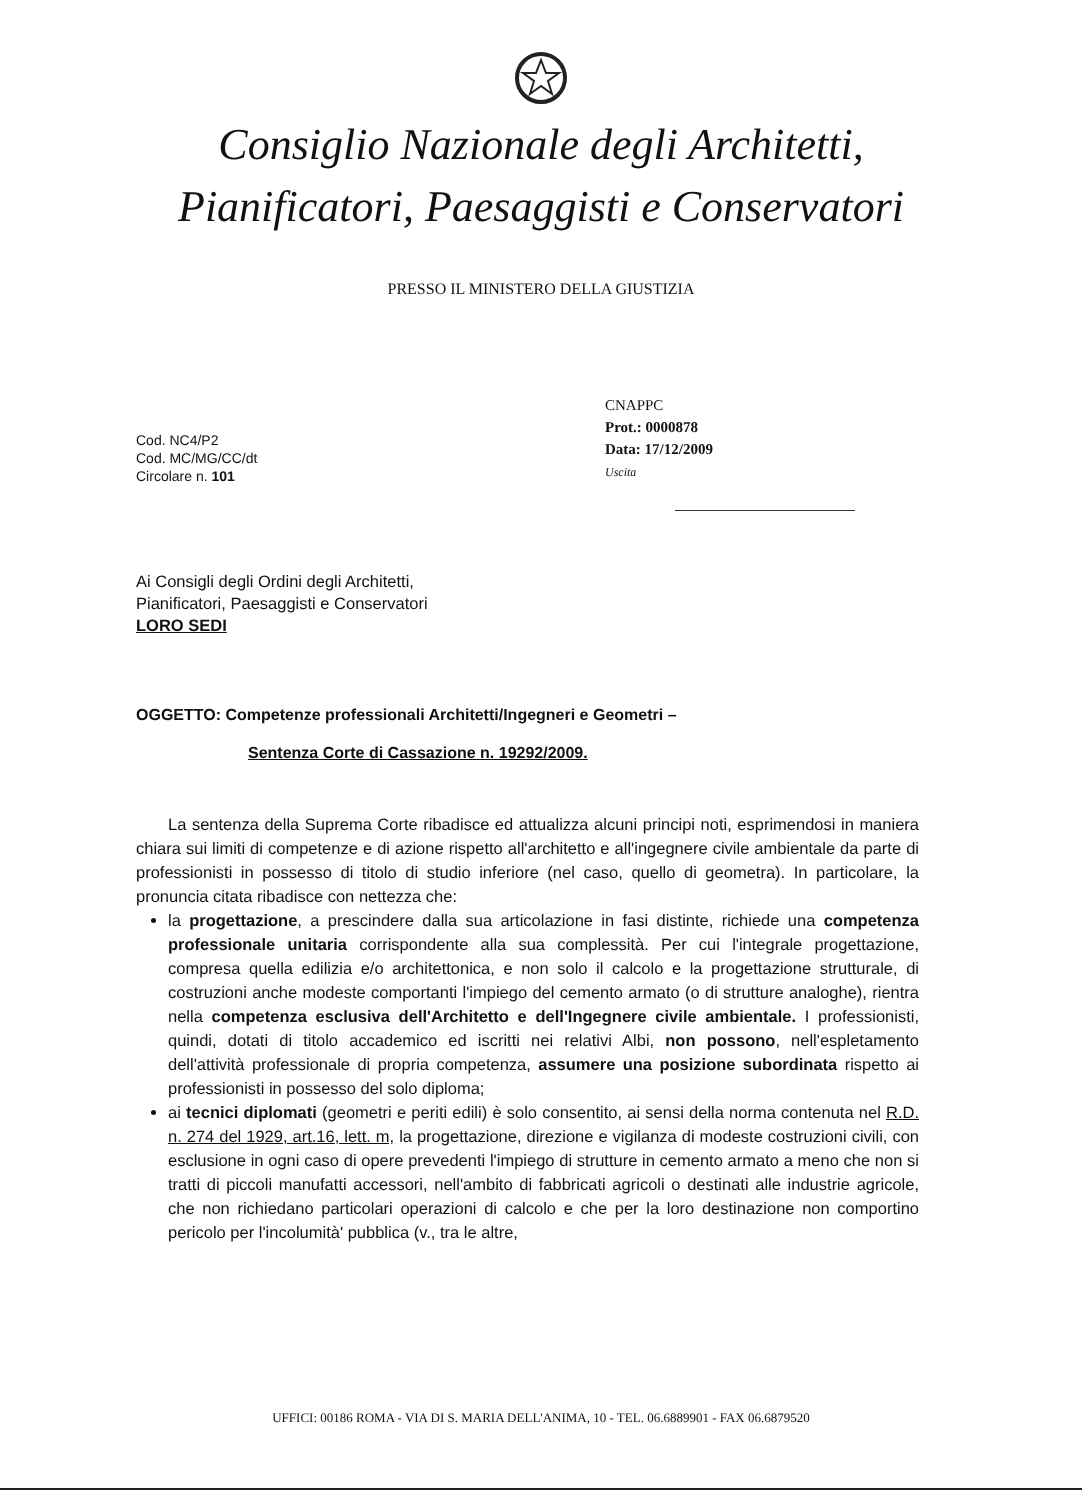Consiglio Nazionale degli Architetti,
Pianificatori, Paesaggisti e Conservatori
PRESSO IL MINISTERO DELLA GIUSTIZIA
CNAPPC
Prot.: 0000878
Data: 17/12/2009
Uscita
Cod. NC4/P2
Cod. MC/MG/CC/dt
Circolare n. 101
Ai Consigli degli Ordini degli Architetti,
Pianificatori, Paesaggisti e Conservatori
LORO SEDI
OGGETTO: Competenze professionali Architetti/Ingegneri e Geometri –
Sentenza Corte di Cassazione n. 19292/2009.
La sentenza della Suprema Corte ribadisce ed attualizza alcuni principi noti, esprimendosi in maniera chiara sui limiti di competenze e di azione rispetto all'architetto e all'ingegnere civile ambientale da parte di professionisti in possesso di titolo di studio inferiore (nel caso, quello di geometra). In particolare, la pronuncia citata ribadisce con nettezza che:
la progettazione, a prescindere dalla sua articolazione in fasi distinte, richiede una competenza professionale unitaria corrispondente alla sua complessità. Per cui l'integrale progettazione, compresa quella edilizia e/o architettonica, e non solo il calcolo e la progettazione strutturale, di costruzioni anche modeste comportanti l'impiego del cemento armato (o di strutture analoghe), rientra nella competenza esclusiva dell'Architetto e dell'Ingegnere civile ambientale. I professionisti, quindi, dotati di titolo accademico ed iscritti nei relativi Albi, non possono, nell'espletamento dell'attività professionale di propria competenza, assumere una posizione subordinata rispetto ai professionisti in possesso del solo diploma;
ai tecnici diplomati (geometri e periti edili) è solo consentito, ai sensi della norma contenuta nel R.D. n. 274 del 1929, art.16, lett. m, la progettazione, direzione e vigilanza di modeste costruzioni civili, con esclusione in ogni caso di opere prevedenti l'impiego di strutture in cemento armato a meno che non si tratti di piccoli manufatti accessori, nell'ambito di fabbricati agricoli o destinati alle industrie agricole, che non richiedano particolari operazioni di calcolo e che per la loro destinazione non comportino pericolo per l'incolumità' pubblica (v., tra le altre,
UFFICI: 00186 ROMA - VIA DI S. MARIA DELL'ANIMA, 10 - TEL. 06.6889901 - FAX 06.6879520